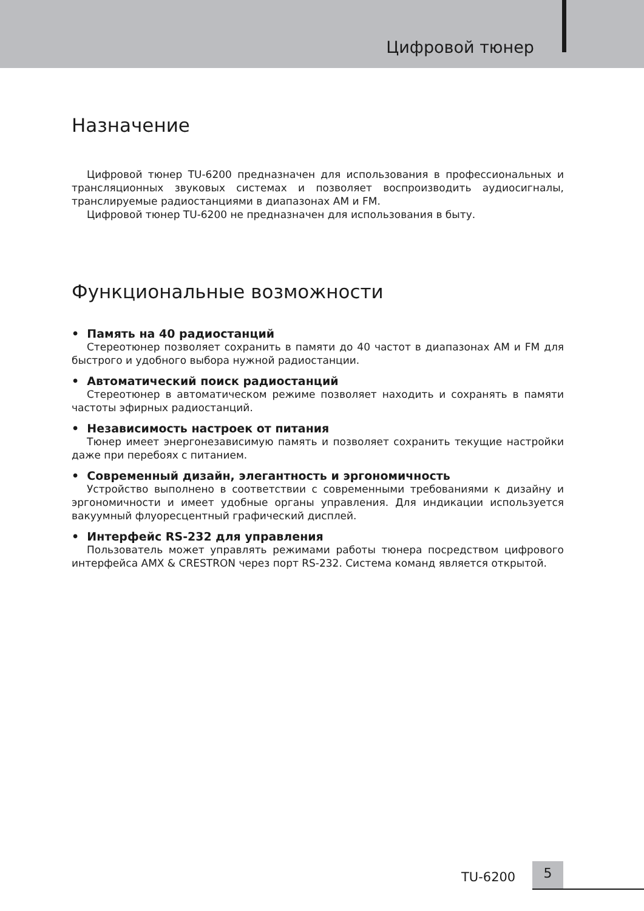Цифровой тюнер
Назначение
Цифровой тюнер TU-6200 предназначен для использования в профессиональных и трансляционных звуковых системах и позволяет воспроизводить аудиосигналы, транслируемые радиостанциями в диапазонах AM и FM.
Цифровой тюнер TU-6200 не предназначен для использования в быту.
Функциональные возможности
• Память на 40 радиостанций
Стереотюнер позволяет сохранить в памяти до 40 частот в диапазонах AM и FM для быстрого и удобного выбора нужной радиостанции.
• Автоматический поиск радиостанций
Стереотюнер в автоматическом режиме позволяет находить и сохранять в памяти частоты эфирных радиостанций.
• Независимость настроек от питания
Тюнер имеет энергонезависимую память и позволяет сохранить текущие настройки даже при перебоях с питанием.
• Современный дизайн, элегантность и эргономичность
Устройство выполнено в соответствии с современными требованиями к дизайну и эргономичности и имеет удобные органы управления. Для индикации используется вакуумный флуоресцентный графический дисплей.
• Интерфейс RS-232 для управления
Пользователь может управлять режимами работы тюнера посредством цифрового интерфейса AMX & CRESTRON через порт RS-232. Система команд является открытой.
TU-6200
5